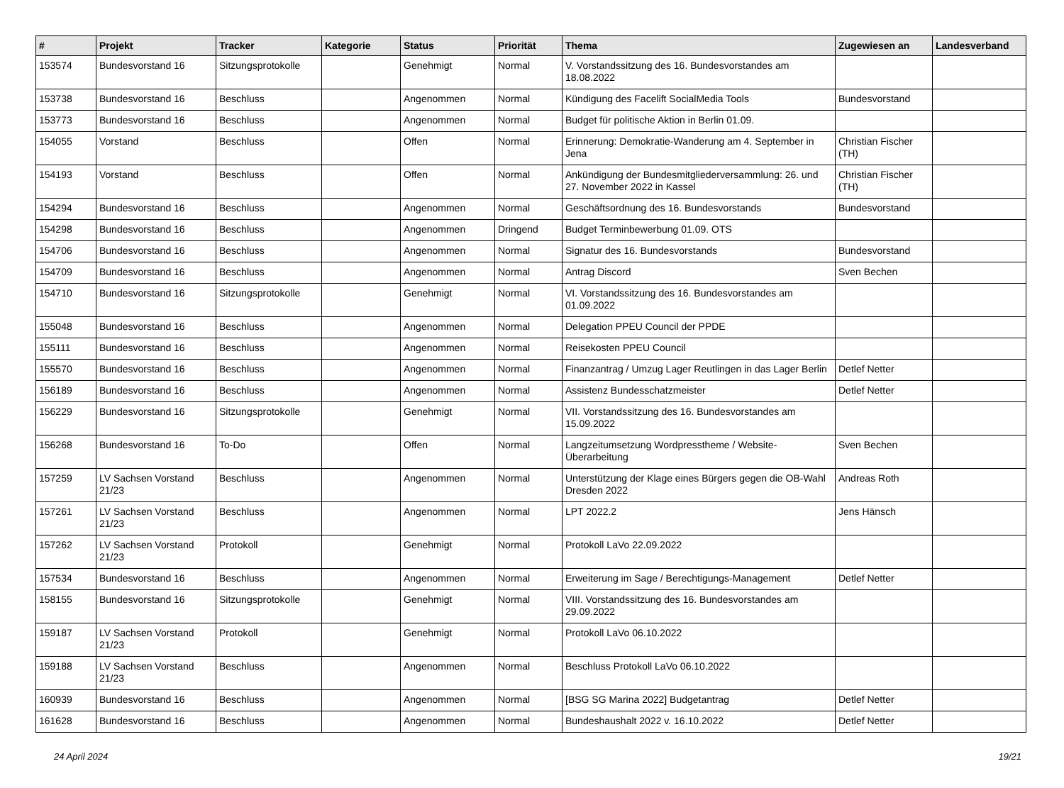| # | Projekt | Tracker | Kategorie | Status | Priorität | Thema | Zugewiesen an | Landesverband |
| --- | --- | --- | --- | --- | --- | --- | --- | --- |
| 153574 | Bundesvorstand 16 | Sitzungsprotokolle | | Genehmigt | Normal | V. Vorstandssitzung des 16. Bundesvorstandes am 18.08.2022 | | |
| 153738 | Bundesvorstand 16 | Beschluss | | Angenommen | Normal | Kündigung des Facelift SocialMedia Tools | Bundesvorstand | |
| 153773 | Bundesvorstand 16 | Beschluss | | Angenommen | Normal | Budget für politische Aktion in Berlin 01.09. | | |
| 154055 | Vorstand | Beschluss | | Offen | Normal | Erinnerung: Demokratie-Wanderung am 4. September in Jena | Christian Fischer (TH) | |
| 154193 | Vorstand | Beschluss | | Offen | Normal | Ankündigung der Bundesmitgliederversammlung: 26. und 27. November 2022 in Kassel | Christian Fischer (TH) | |
| 154294 | Bundesvorstand 16 | Beschluss | | Angenommen | Normal | Geschäftsordnung des 16. Bundesvorstands | Bundesvorstand | |
| 154298 | Bundesvorstand 16 | Beschluss | | Angenommen | Dringend | Budget Terminbewerbung 01.09. OTS | | |
| 154706 | Bundesvorstand 16 | Beschluss | | Angenommen | Normal | Signatur des 16. Bundesvorstands | Bundesvorstand | |
| 154709 | Bundesvorstand 16 | Beschluss | | Angenommen | Normal | Antrag Discord | Sven Bechen | |
| 154710 | Bundesvorstand 16 | Sitzungsprotokolle | | Genehmigt | Normal | VI. Vorstandssitzung des 16. Bundesvorstandes am 01.09.2022 | | |
| 155048 | Bundesvorstand 16 | Beschluss | | Angenommen | Normal | Delegation PPEU Council der PPDE | | |
| 155111 | Bundesvorstand 16 | Beschluss | | Angenommen | Normal | Reisekosten PPEU Council | | |
| 155570 | Bundesvorstand 16 | Beschluss | | Angenommen | Normal | Finanzantrag / Umzug Lager Reutlingen in das Lager Berlin | Detlef Netter | |
| 156189 | Bundesvorstand 16 | Beschluss | | Angenommen | Normal | Assistenz Bundesschatzmeister | Detlef Netter | |
| 156229 | Bundesvorstand 16 | Sitzungsprotokolle | | Genehmigt | Normal | VII. Vorstandssitzung des 16. Bundesvorstandes am 15.09.2022 | | |
| 156268 | Bundesvorstand 16 | To-Do | | Offen | Normal | Langzeitumsetzung Wordpresstheme / Website-Überarbeitung | Sven Bechen | |
| 157259 | LV Sachsen Vorstand 21/23 | Beschluss | | Angenommen | Normal | Unterstützung der Klage eines Bürgers gegen die OB-Wahl Dresden 2022 | Andreas Roth | |
| 157261 | LV Sachsen Vorstand 21/23 | Beschluss | | Angenommen | Normal | LPT 2022.2 | Jens Hänsch | |
| 157262 | LV Sachsen Vorstand 21/23 | Protokoll | | Genehmigt | Normal | Protokoll LaVo 22.09.2022 | | |
| 157534 | Bundesvorstand 16 | Beschluss | | Angenommen | Normal | Erweiterung im Sage / Berechtigungs-Management | Detlef Netter | |
| 158155 | Bundesvorstand 16 | Sitzungsprotokolle | | Genehmigt | Normal | VIII. Vorstandssitzung des 16. Bundesvorstandes am 29.09.2022 | | |
| 159187 | LV Sachsen Vorstand 21/23 | Protokoll | | Genehmigt | Normal | Protokoll LaVo 06.10.2022 | | |
| 159188 | LV Sachsen Vorstand 21/23 | Beschluss | | Angenommen | Normal | Beschluss Protokoll LaVo 06.10.2022 | | |
| 160939 | Bundesvorstand 16 | Beschluss | | Angenommen | Normal | [BSG SG Marina 2022] Budgetantrag | Detlef Netter | |
| 161628 | Bundesvorstand 16 | Beschluss | | Angenommen | Normal | Bundeshaushalt 2022 v. 16.10.2022 | Detlef Netter | |
24 April 2024 19/21